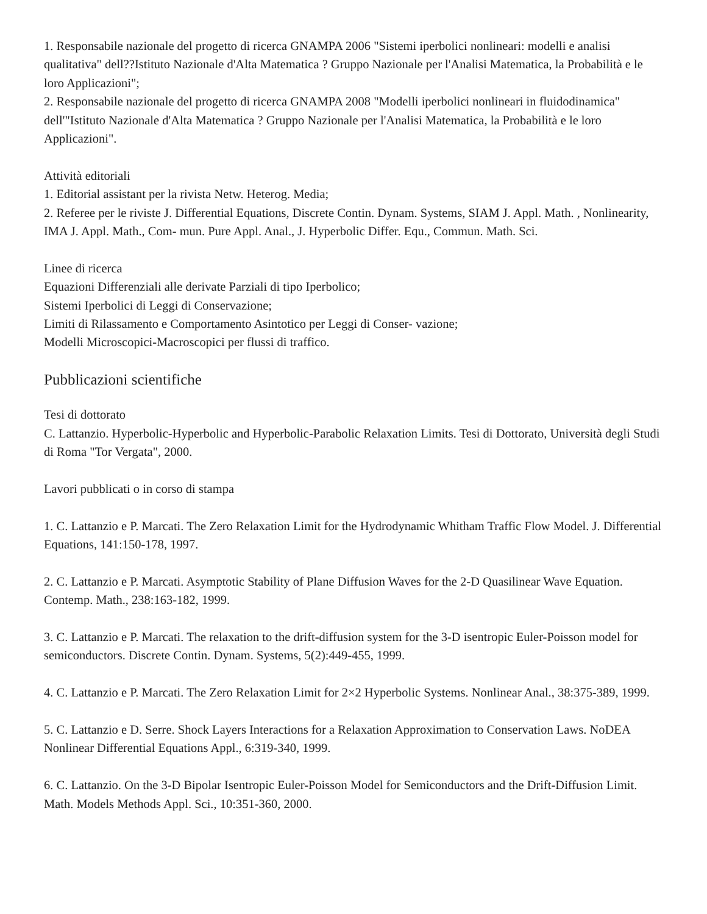1. Responsabile nazionale del progetto di ricerca GNAMPA 2006 "Sistemi iperbolici nonlineari: modelli e analisi qualitativa" dell??Istituto Nazionale d'Alta Matematica ? Gruppo Nazionale per l'Analisi Matematica, la Probabilità e le loro Applicazioni";
2. Responsabile nazionale del progetto di ricerca GNAMPA 2008 "Modelli iperbolici nonlineari in fluidodinamica" dell'"Istituto Nazionale d'Alta Matematica ? Gruppo Nazionale per l'Analisi Matematica, la Probabilità e le loro Applicazioni".
Attività editoriali
1. Editorial assistant per la rivista Netw. Heterog. Media;
2. Referee per le riviste J. Differential Equations, Discrete Contin. Dynam. Systems, SIAM J. Appl. Math. , Nonlinearity, IMA J. Appl. Math., Com- mun. Pure Appl. Anal., J. Hyperbolic Differ. Equ., Commun. Math. Sci.
Linee di ricerca
Equazioni Differenziali alle derivate Parziali di tipo Iperbolico;
Sistemi Iperbolici di Leggi di Conservazione;
Limiti di Rilassamento e Comportamento Asintotico per Leggi di Conser- vazione;
Modelli Microscopici-Macroscopici per flussi di traffico.
Pubblicazioni scientifiche
Tesi di dottorato
C. Lattanzio. Hyperbolic-Hyperbolic and Hyperbolic-Parabolic Relaxation Limits. Tesi di Dottorato, Università degli Studi di Roma "Tor Vergata", 2000.
Lavori pubblicati o in corso di stampa
1. C. Lattanzio e P. Marcati. The Zero Relaxation Limit for the Hydrodynamic Whitham Traffic Flow Model. J. Differential Equations, 141:150-178, 1997.
2. C. Lattanzio e P. Marcati. Asymptotic Stability of Plane Diffusion Waves for the 2-D Quasilinear Wave Equation. Contemp. Math., 238:163-182, 1999.
3. C. Lattanzio e P. Marcati. The relaxation to the drift-diffusion system for the 3-D isentropic Euler-Poisson model for semiconductors. Discrete Contin. Dynam. Systems, 5(2):449-455, 1999.
4. C. Lattanzio e P. Marcati. The Zero Relaxation Limit for 2×2 Hyperbolic Systems. Nonlinear Anal., 38:375-389, 1999.
5. C. Lattanzio e D. Serre. Shock Layers Interactions for a Relaxation Approximation to Conservation Laws. NoDEA Nonlinear Differential Equations Appl., 6:319-340, 1999.
6. C. Lattanzio. On the 3-D Bipolar Isentropic Euler-Poisson Model for Semiconductors and the Drift-Diffusion Limit. Math. Models Methods Appl. Sci., 10:351-360, 2000.